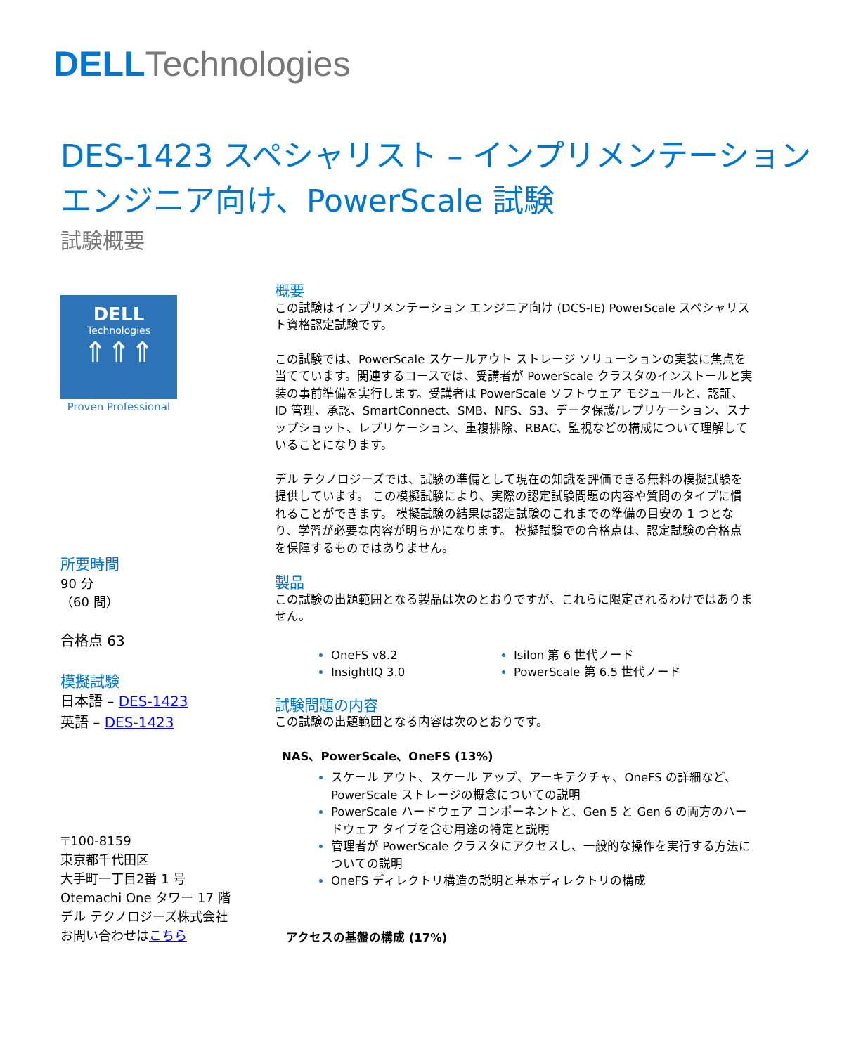DELL Technologies
DES-1423 スペシャリスト – インプリメンテーション
エンジニア向け、PowerScale 試験
試験概要
DELL
Technologies
⇑⇑⇑
Proven Professional
所要時間
90 分
（60 問）
合格点 63
模擬試験
日本語 – DES-1423
英語 – DES-1423
〒100-8159
東京都千代田区
大手町一丁目2番 1 号
Otemachi One タワー 17 階
デル テクノロジーズ株式会社
お問い合わせはこちら
概要
この試験はインプリメンテーション エンジニア向け (DCS-IE) PowerScale スペシャリスト資格認定試験です。
この試験では、PowerScale スケールアウト ストレージ ソリューションの実装に焦点を当てています。関連するコースでは、受講者が PowerScale クラスタのインストールと実装の事前準備を実行します。受講者は PowerScale ソフトウェア モジュールと、認証、ID 管理、承認、SmartConnect、SMB、NFS、S3、データ保護/レプリケーション、スナップショット、レプリケーション、重複排除、RBAC、監視などの構成について理解していることになります。
デル テクノロジーズでは、試験の準備として現在の知識を評価できる無料の模擬試験を提供しています。 この模擬試験により、実際の認定試験問題の内容や質問のタイプに慣れることができます。 模擬試験の結果は認定試験のこれまでの準備の目安の 1 つとなり、学習が必要な内容が明らかになります。 模擬試験での合格点は、認定試験の合格点を保障するものではありません。
製品
この試験の出題範囲となる製品は次のとおりですが、これらに限定されるわけではありません。
OneFS v8.2
InsightIQ 3.0
Isilon 第 6 世代ノード
PowerScale 第 6.5 世代ノード
試験問題の内容
この試験の出題範囲となる内容は次のとおりです。
NAS、PowerScale、OneFS (13%)
スケール アウト、スケール アップ、アーキテクチャ、OneFS の詳細など、PowerScale ストレージの概念についての説明
PowerScale ハードウェア コンポーネントと、Gen 5 と Gen 6 の両方のハードウェア タイプを含む用途の特定と説明
管理者が PowerScale クラスタにアクセスし、一般的な操作を実行する方法についての説明
OneFS ディレクトリ構造の説明と基本ディレクトリの構成
アクセスの基盤の構成 (17%)